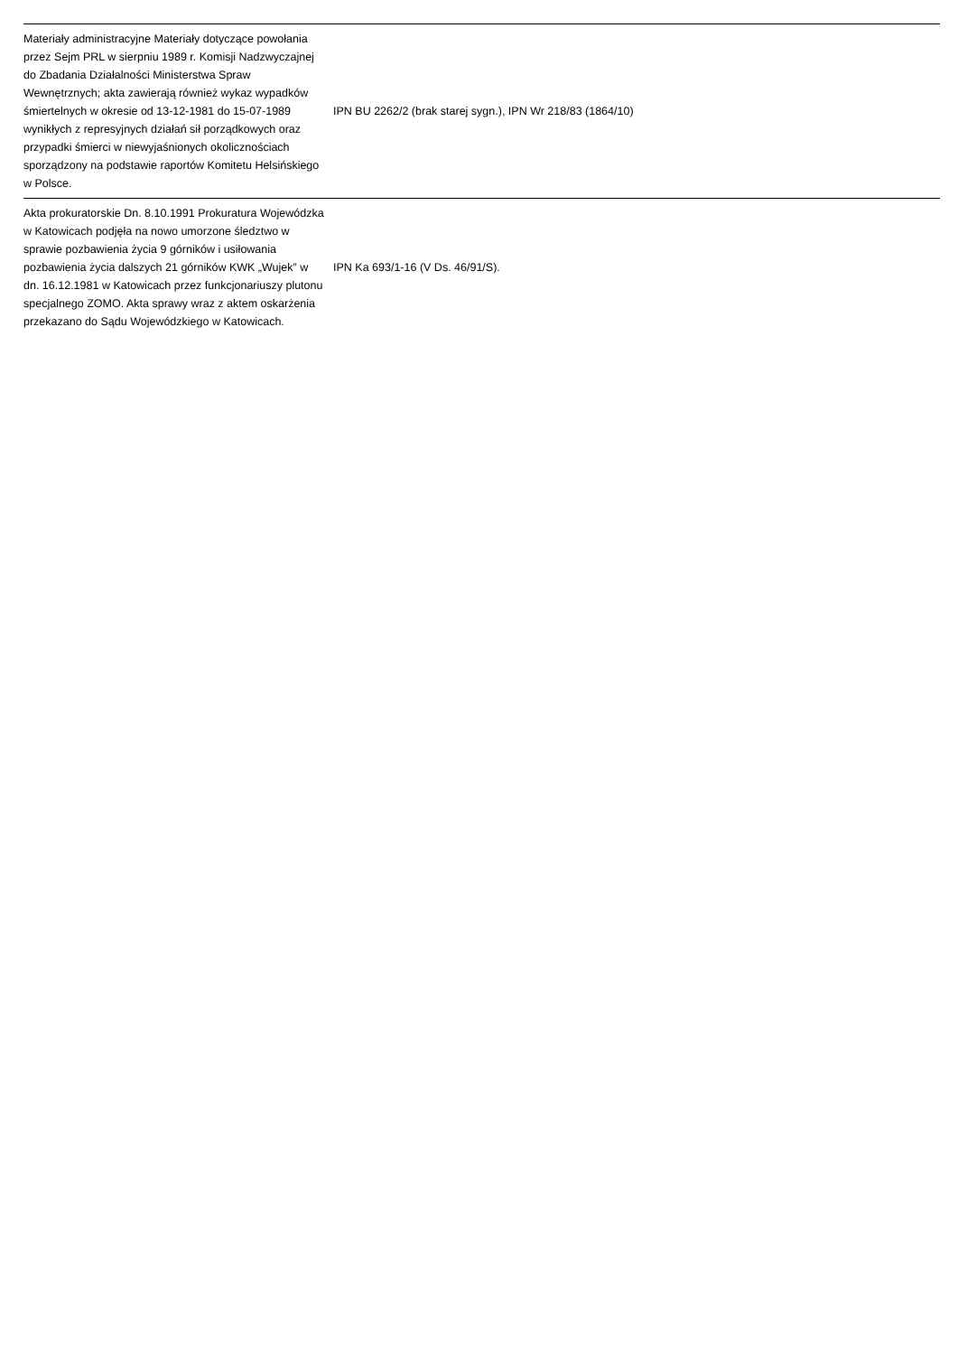| Materiały administracyjne Materiały dotyczące powołania przez Sejm PRL w sierpniu 1989 r. Komisji Nadzwyczajnej do Zbadania Działalności Ministerstwa Spraw Wewnętrznych; akta zawierają również wykaz wypadków śmiertelnych w okresie od 13-12-1981 do 15-07-1989 wynikłych z represyjnych działań sił porządkowych oraz przypadki śmierci w niewyjaśnionych okolicznościach sporządzony na podstawie raportów Komitetu Helsińskiego w Polsce. | IPN BU 2262/2 (brak starej sygn.), IPN Wr 218/83 (1864/10) | |
| Akta prokuratorskie Dn. 8.10.1991 Prokuratura Wojewódzka w Katowicach podjęła na nowo umorzone śledztwo w sprawie pozbawienia życia 9 górników i usiłowania pozbawienia życia dalszych 21 górników KWK „Wujek” w dn. 16.12.1981 w Katowicach przez funkcjonariuszy plutonu specjalnego ZOMO. Akta sprawy wraz z aktem oskarżenia przekazano do Sądu Wojewódzkiego w Katowicach. | IPN Ka 693/1-16 (V Ds. 46/91/S). | |